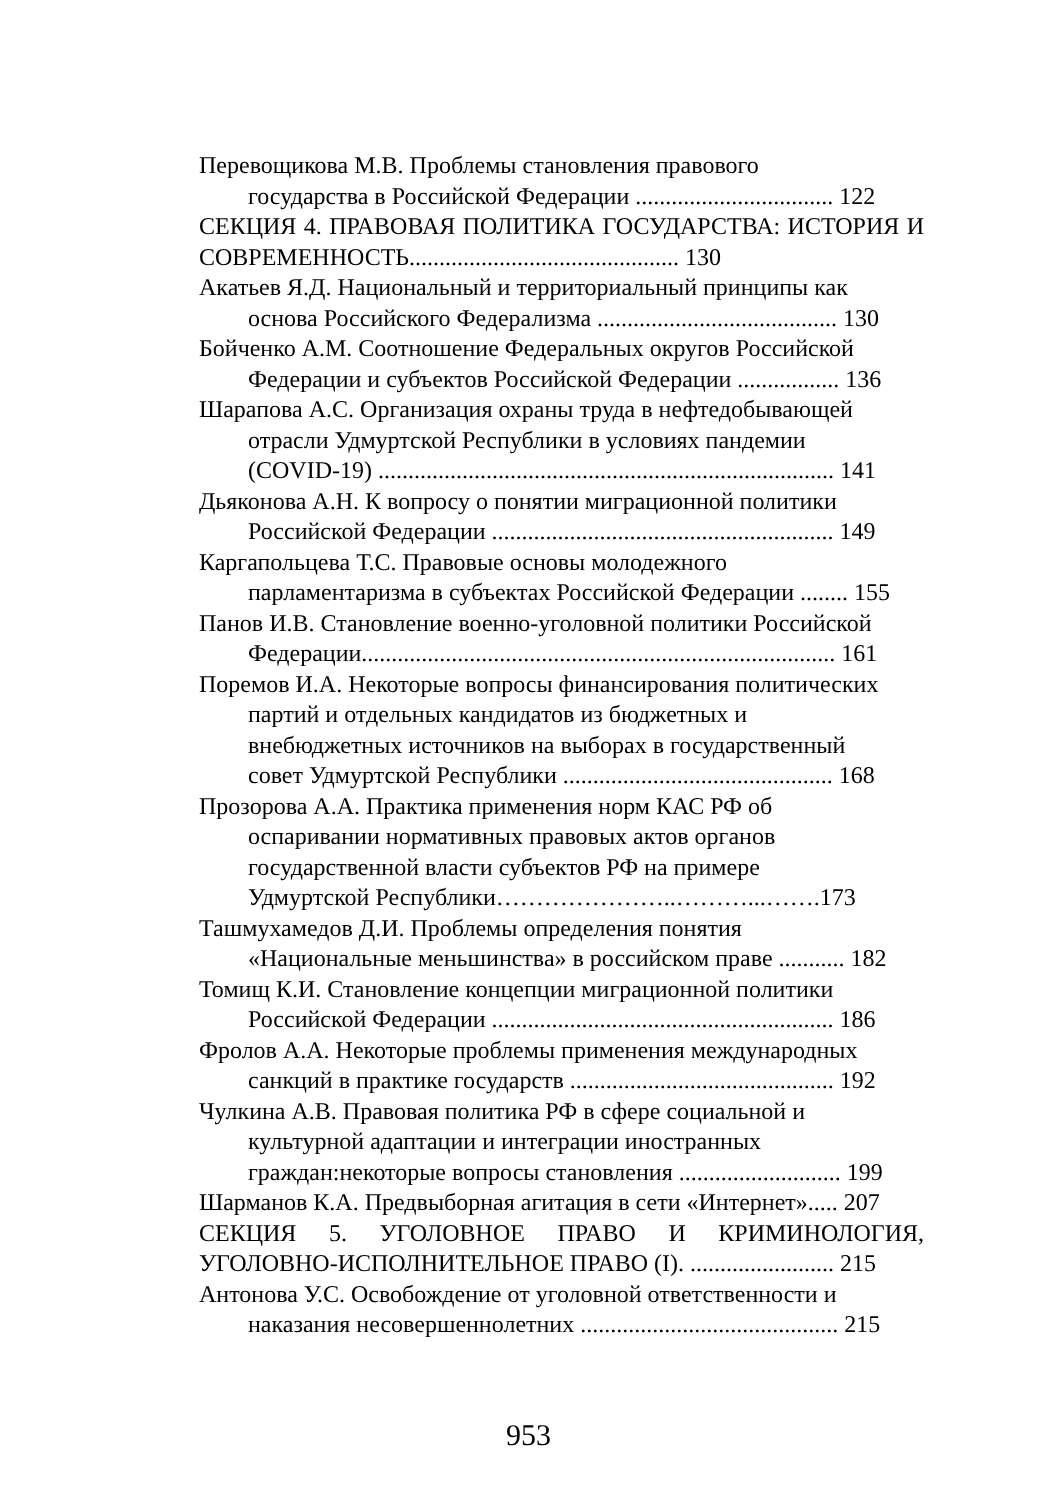Перевощикова М.В. Проблемы становления правового
государства в Российской Федерации ................................. 122
СЕКЦИЯ 4. ПРАВОВАЯ ПОЛИТИКА ГОСУДАРСТВА: ИСТОРИЯ И СОВРЕМЕННОСТЬ............................................. 130
Акатьев Я.Д. Национальный и территориальный принципы как
основа Российского Федерализма ........................................ 130
Бойченко А.М. Соотношение Федеральных округов Российской
Федерации и субъектов Российской Федерации ................. 136
Шарапова А.С. Организация охраны труда в нефтедобывающей
отрасли Удмуртской Республики в условиях пандемии
(COVID-19) ............................................................................ 141
Дьяконова А.Н. К вопросу о понятии миграционной политики
Российской Федерации ......................................................... 149
Каргапольцева Т.С. Правовые основы молодежного
парламентаризма в субъектах Российской Федерации ........ 155
Панов И.В. Становление военно-уголовной политики Российской
Федерации............................................................................... 161
Поремов И.А. Некоторые вопросы финансирования политических
партий и отдельных кандидатов из бюджетных и
внебюджетных источников на выборах в государственный
совет Удмуртской Республики ............................................. 168
Прозорова А.А. Практика применения норм КАС РФ об
оспаривании нормативных правовых актов органов
государственной власти субъектов РФ на примере
Удмуртской Республики…………………..………...…….173
Ташмухамедов Д.И. Проблемы определения понятия
«Национальные меньшинства» в российском праве ........... 182
Томищ К.И. Становление концепции миграционной политики
Российской Федерации ......................................................... 186
Фролов А.А. Некоторые проблемы применения международных
санкций в практике государств ............................................ 192
Чулкина А.В. Правовая политика РФ в сфере социальной и
культурной адаптации и интеграции иностранных
граждан:некоторые вопросы становления ........................... 199
Шарманов К.А. Предвыборная агитация в сети «Интернет»..... 207
СЕКЦИЯ 5. УГОЛОВНОЕ ПРАВО И КРИМИНОЛОГИЯ, УГОЛОВНО-ИСПОЛНИТЕЛЬНОЕ ПРАВО (I). ........................ 215
Антонова У.С. Освобождение от уголовной ответственности и
наказания несовершеннолетних ........................................... 215
953